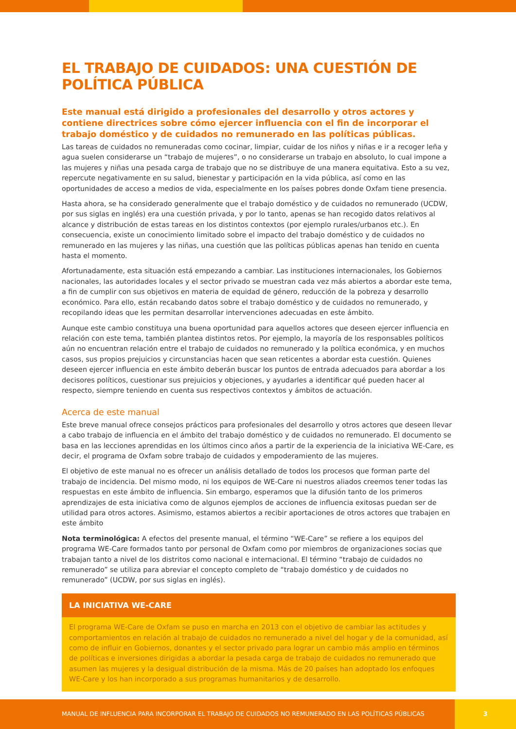EL TRABAJO DE CUIDADOS: UNA CUESTIÓN DE POLÍTICA PÚBLICA
Este manual está dirigido a profesionales del desarrollo y otros actores y contiene directrices sobre cómo ejercer influencia con el fin de incorporar el trabajo doméstico y de cuidados no remunerado en las políticas públicas.
Las tareas de cuidados no remuneradas como cocinar, limpiar, cuidar de los niños y niñas e ir a recoger leña y agua suelen considerarse un “trabajo de mujeres”, o no considerarse un trabajo en absoluto, lo cual impone a las mujeres y niñas una pesada carga de trabajo que no se distribuye de una manera equitativa. Esto a su vez, repercute negativamente en su salud, bienestar y participación en la vida pública, así como en las oportunidades de acceso a medios de vida, especialmente en los países pobres donde Oxfam tiene presencia.
Hasta ahora, se ha considerado generalmente que el trabajo doméstico y de cuidados no remunerado (UCDW, por sus siglas en inglés) era una cuestión privada, y por lo tanto, apenas se han recogido datos relativos al alcance y distribución de estas tareas en los distintos contextos (por ejemplo rurales/urbanos etc.). En consecuencia, existe un conocimiento limitado sobre el impacto del trabajo doméstico y de cuidados no remunerado en las mujeres y las niñas, una cuestión que las políticas públicas apenas han tenido en cuenta hasta el momento.
Afortunadamente, esta situación está empezando a cambiar. Las instituciones internacionales, los Gobiernos nacionales, las autoridades locales y el sector privado se muestran cada vez más abiertos a abordar este tema, a fin de cumplir con sus objetivos en materia de equidad de género, reducción de la pobreza y desarrollo económico. Para ello, están recabando datos sobre el trabajo doméstico y de cuidados no remunerado, y recopilando ideas que les permitan desarrollar intervenciones adecuadas en este ámbito.
Aunque este cambio constituya una buena oportunidad para aquellos actores que deseen ejercer influencia en relación con este tema, también plantea distintos retos. Por ejemplo, la mayoría de los responsables políticos aún no encuentran relación entre el trabajo de cuidados no remunerado y la política económica, y en muchos casos, sus propios prejuicios y circunstancias hacen que sean reticentes a abordar esta cuestión. Quienes deseen ejercer influencia en este ámbito deberán buscar los puntos de entrada adecuados para abordar a los decisores políticos, cuestionar sus prejuicios y objeciones, y ayudarles a identificar qué pueden hacer al respecto, siempre teniendo en cuenta sus respectivos contextos y ámbitos de actuación.
Acerca de este manual
Este breve manual ofrece consejos prácticos para profesionales del desarrollo y otros actores que deseen llevar a cabo trabajo de influencia en el ámbito del trabajo doméstico y de cuidados no remunerado. El documento se basa en las lecciones aprendidas en los últimos cinco años a partir de la experiencia de la iniciativa WE-Care, es decir, el programa de Oxfam sobre trabajo de cuidados y empoderamiento de las mujeres.
El objetivo de este manual no es ofrecer un análisis detallado de todos los procesos que forman parte del trabajo de incidencia. Del mismo modo, ni los equipos de WE-Care ni nuestros aliados creemos tener todas las respuestas en este ámbito de influencia. Sin embargo, esperamos que la difusión tanto de los primeros aprendizajes de esta iniciativa como de algunos ejemplos de acciones de influencia exitosas puedan ser de utilidad para otros actores. Asimismo, estamos abiertos a recibir aportaciones de otros actores que trabajen en este ámbito
Nota terminológica: A efectos del presente manual, el término “WE-Care” se refiere a los equipos del programa WE-Care formados tanto por personal de Oxfam como por miembros de organizaciones socias que trabajan tanto a nivel de los distritos como nacional e internacional. El término “trabajo de cuidados no remunerado” se utiliza para abreviar el concepto completo de “trabajo doméstico y de cuidados no remunerado” (UCDW, por sus siglas en inglés).
LA INICIATIVA WE-CARE
El programa WE-Care de Oxfam se puso en marcha en 2013 con el objetivo de cambiar las actitudes y comportamientos en relación al trabajo de cuidados no remunerado a nivel del hogar y de la comunidad, así como de influir en Gobiernos, donantes y el sector privado para lograr un cambio más amplio en términos de políticas e inversiones dirigidas a abordar la pesada carga de trabajo de cuidados no remunerado que asumen las mujeres y la desigual distribución de la misma. Más de 20 países han adoptado los enfoques WE-Care y los han incorporado a sus programas humanitarios y de desarrollo.
MANUAL DE INFLUENCIA PARA INCORPORAR EL TRABAJO DE CUIDADOS NO REMUNERADO EN LAS POLÍTICAS PÚBLICAS
3